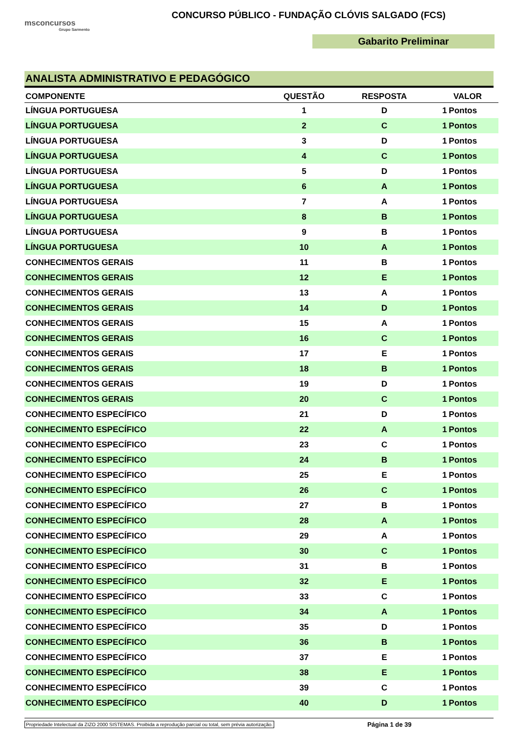msconcursos
Grupo Sarmento
CONCURSO PÚBLICO - FUNDAÇÃO CLÓVIS SALGADO (FCS)
Gabarito Preliminar
ANALISTA ADMINISTRATIVO E PEDAGÓGICO
| COMPONENTE | QUESTÃO | RESPOSTA | VALOR | |
| --- | --- | --- | --- | --- |
| LÍNGUA PORTUGUESA | 1 | D | 1 | Pontos |
| LÍNGUA PORTUGUESA | 2 | C | 1 | Pontos |
| LÍNGUA PORTUGUESA | 3 | D | 1 | Pontos |
| LÍNGUA PORTUGUESA | 4 | C | 1 | Pontos |
| LÍNGUA PORTUGUESA | 5 | D | 1 | Pontos |
| LÍNGUA PORTUGUESA | 6 | A | 1 | Pontos |
| LÍNGUA PORTUGUESA | 7 | A | 1 | Pontos |
| LÍNGUA PORTUGUESA | 8 | B | 1 | Pontos |
| LÍNGUA PORTUGUESA | 9 | B | 1 | Pontos |
| LÍNGUA PORTUGUESA | 10 | A | 1 | Pontos |
| CONHECIMENTOS GERAIS | 11 | B | 1 | Pontos |
| CONHECIMENTOS GERAIS | 12 | E | 1 | Pontos |
| CONHECIMENTOS GERAIS | 13 | A | 1 | Pontos |
| CONHECIMENTOS GERAIS | 14 | D | 1 | Pontos |
| CONHECIMENTOS GERAIS | 15 | A | 1 | Pontos |
| CONHECIMENTOS GERAIS | 16 | C | 1 | Pontos |
| CONHECIMENTOS GERAIS | 17 | E | 1 | Pontos |
| CONHECIMENTOS GERAIS | 18 | B | 1 | Pontos |
| CONHECIMENTOS GERAIS | 19 | D | 1 | Pontos |
| CONHECIMENTOS GERAIS | 20 | C | 1 | Pontos |
| CONHECIMENTO ESPECÍFICO | 21 | D | 1 | Pontos |
| CONHECIMENTO ESPECÍFICO | 22 | A | 1 | Pontos |
| CONHECIMENTO ESPECÍFICO | 23 | C | 1 | Pontos |
| CONHECIMENTO ESPECÍFICO | 24 | B | 1 | Pontos |
| CONHECIMENTO ESPECÍFICO | 25 | E | 1 | Pontos |
| CONHECIMENTO ESPECÍFICO | 26 | C | 1 | Pontos |
| CONHECIMENTO ESPECÍFICO | 27 | B | 1 | Pontos |
| CONHECIMENTO ESPECÍFICO | 28 | A | 1 | Pontos |
| CONHECIMENTO ESPECÍFICO | 29 | A | 1 | Pontos |
| CONHECIMENTO ESPECÍFICO | 30 | C | 1 | Pontos |
| CONHECIMENTO ESPECÍFICO | 31 | B | 1 | Pontos |
| CONHECIMENTO ESPECÍFICO | 32 | E | 1 | Pontos |
| CONHECIMENTO ESPECÍFICO | 33 | C | 1 | Pontos |
| CONHECIMENTO ESPECÍFICO | 34 | A | 1 | Pontos |
| CONHECIMENTO ESPECÍFICO | 35 | D | 1 | Pontos |
| CONHECIMENTO ESPECÍFICO | 36 | B | 1 | Pontos |
| CONHECIMENTO ESPECÍFICO | 37 | E | 1 | Pontos |
| CONHECIMENTO ESPECÍFICO | 38 | E | 1 | Pontos |
| CONHECIMENTO ESPECÍFICO | 39 | C | 1 | Pontos |
| CONHECIMENTO ESPECÍFICO | 40 | D | 1 | Pontos |
Propriedade Intelectual da ZIZO 2000 SISTEMAS. Proibida a reprodução parcial ou total, sem prévia autorização. Página 1 de 39